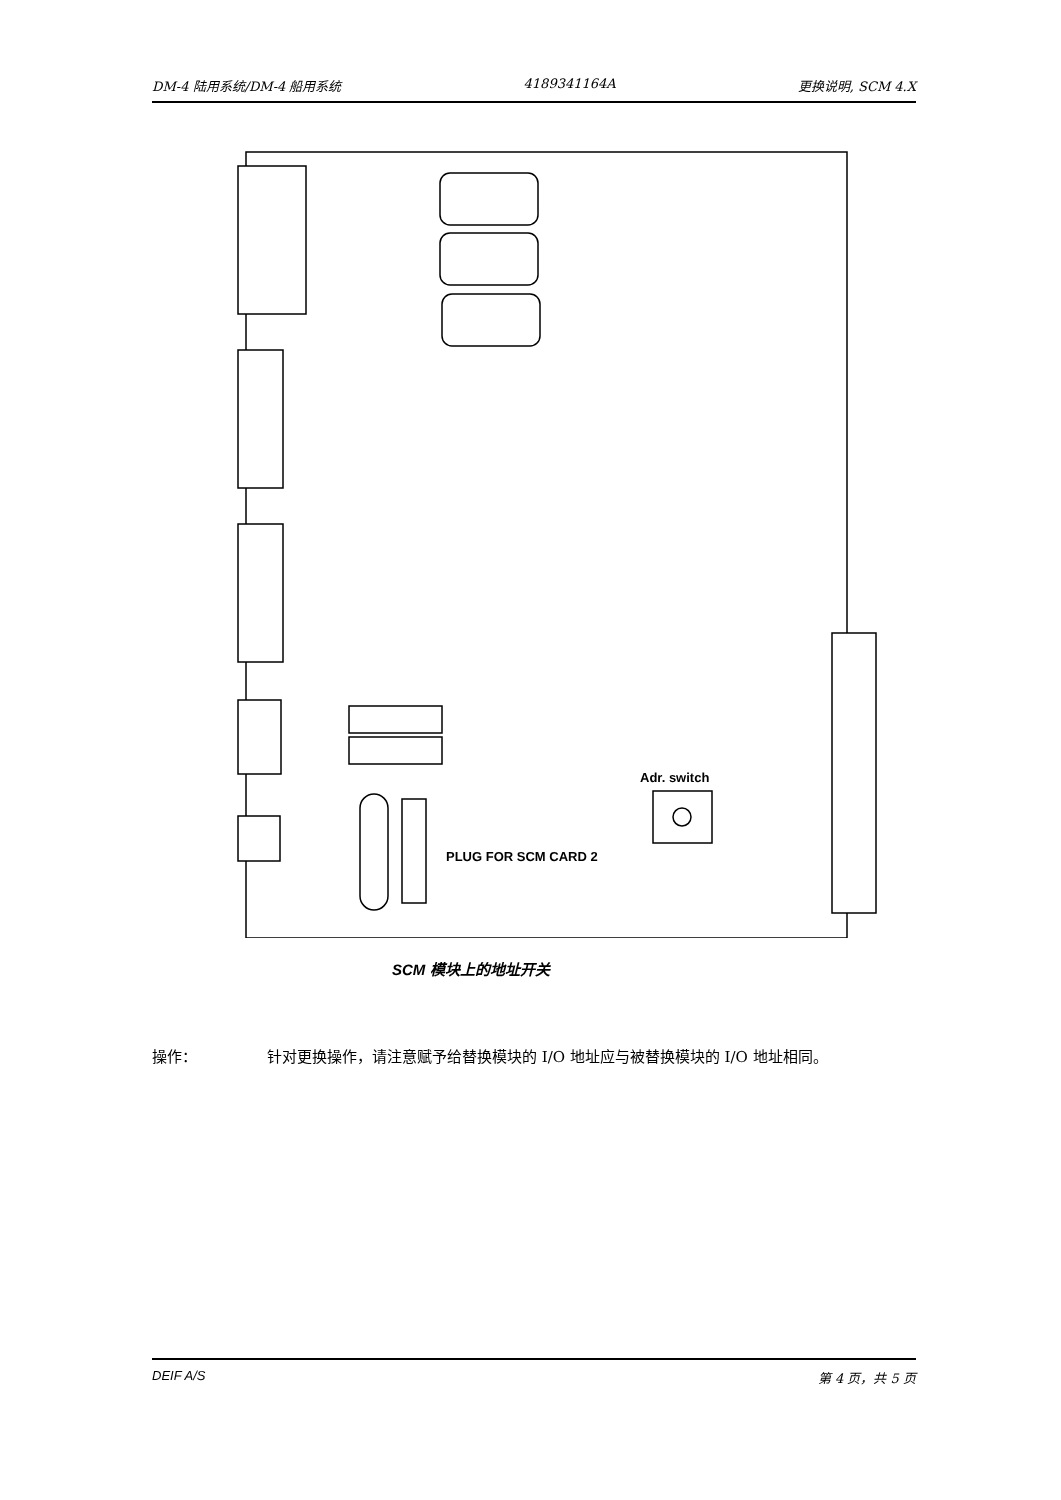DM-4 陆用系统/DM-4 船用系统 4189341164A 更换说明, SCM 4.X
Adr. switch
PLUG FOR SCM CARD 2
SCM 模块上的地址开关
操作： 针对更换操作，请注意赋予给替换模块的 I/O 地址应与被替换模块的 I/O 地址相同。
DEIF A/S 第 4 页，共 5 页